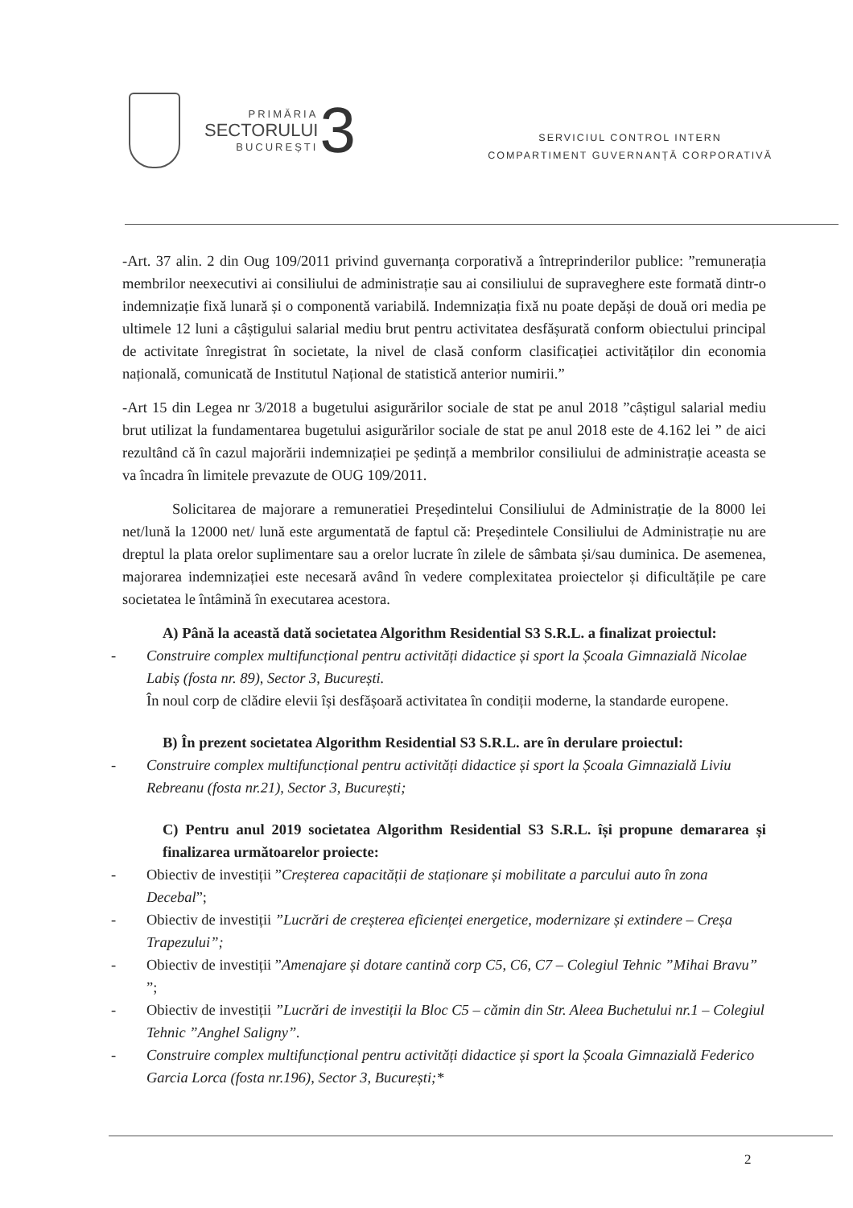PRIMĂRIA
SECTORULUI
BUCUREȘTI
3
SERVICIUL CONTROL INTERN
COMPARTIMENT GUVERNANȚĂ CORPORATIVĂ
-Art. 37 alin. 2 din Oug 109/2011 privind guvernanța corporativă a întreprinderilor publice: ”remunerația membrilor neexecutivi ai consiliului de administrație sau ai consiliului de supraveghere este formată dintr-o indemnizație fixă lunară și o componentă variabilă. Indemnizația fixă nu poate depăși de două ori media pe ultimele 12 luni a câștigului salarial mediu brut pentru activitatea desfășurată conform obiectului principal de activitate înregistrat în societate, la nivel de clasă conform clasificației activităților din economia națională, comunicată de Institutul Național de statistică anterior numirii.”
-Art 15 din Legea nr 3/2018 a bugetului asigurărilor sociale de stat pe anul 2018 ”câștigul salarial mediu brut utilizat la fundamentarea bugetului asigurărilor sociale de stat pe anul 2018 este de 4.162 lei ” de aici rezultând că în cazul majorării indemnizației pe ședință a membrilor consiliului de administrație aceasta se va încadra în limitele prevazute de OUG 109/2011.
Solicitarea de majorare a remuneratiei Președintelui Consiliului de Administrație de la 8000 lei net/lună la 12000 net/ lună este argumentată de faptul că: Președintele Consiliului de Administrație nu are dreptul la plata orelor suplimentare sau a orelor lucrate în zilele de sâmbata și/sau duminica. De asemenea, majorarea indemnizației este necesară având în vedere complexitatea proiectelor și dificultățile pe care societatea le întâmină în executarea acestora.
A) Până la această dată societatea Algorithm Residential S3 S.R.L. a finalizat proiectul:
- Construire complex multifuncțional pentru activități didactice și sport la Școala Gimnazială Nicolae Labiș (fosta nr. 89), Sector 3, București.
În noul corp de clădire elevii își desfășoară activitatea în condiții moderne, la standarde europene.
B) În prezent societatea Algorithm Residential S3 S.R.L. are în derulare proiectul:
- Construire complex multifuncțional pentru activități didactice și sport la Școala Gimnazială Liviu Rebreanu (fosta nr.21), Sector 3, București;
C) Pentru anul 2019 societatea Algorithm Residential S3 S.R.L. își propune demararea și finalizarea următoarelor proiecte:
- Obiectiv de investiții ”Creșterea capacității de staționare și mobilitate a parcului auto în zona Decebal”;
- Obiectiv de investiții ”Lucrări de creșterea eficienței energetice, modernizare și extindere – Creșa Trapezului”;
- Obiectiv de investiții ”Amenajare și dotare cantină corp C5, C6, C7 – Colegiul Tehnic ”Mihai Bravu” ”;
- Obiectiv de investiții ”Lucrări de investiții la Bloc C5 – cămin din Str. Aleea Buchetului nr.1 – Colegiul Tehnic ”Anghel Saligny”.
- Construire complex multifuncțional pentru activități didactice și sport la Școala Gimnazială Federico Garcia Lorca (fosta nr.196), Sector 3, București;*
2